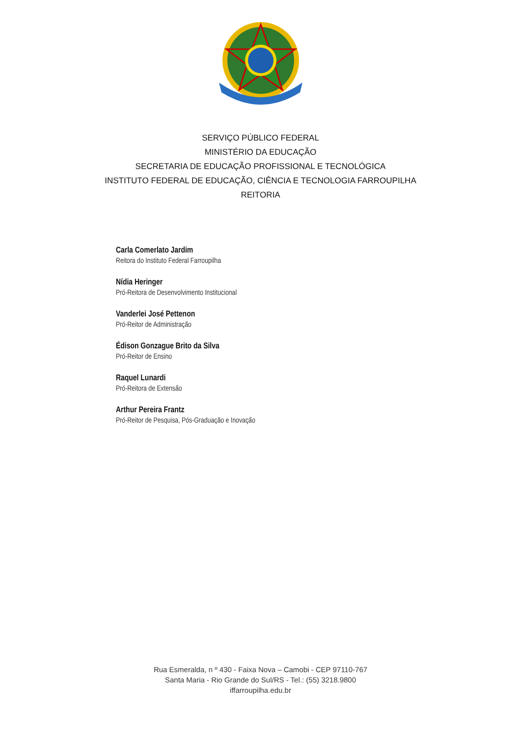SERVIÇO PÚBLICO FEDERAL
MINISTÉRIO DA EDUCAÇÃO
SECRETARIA DE EDUCAÇÃO PROFISSIONAL E TECNOLÓGICA
INSTITUTO FEDERAL DE EDUCAÇÃO, CIÊNCIA E TECNOLOGIA FARROUPILHA
REITORIA
Carla Comerlato Jardim
Reitora do Instituto Federal Farroupilha
Nídia Heringer
Pró-Reitora de Desenvolvimento Institucional
Vanderlei José Pettenon
Pró-Reitor de Administração
Édison Gonzague Brito da Silva
Pró-Reitor de Ensino
Raquel Lunardi
Pró-Reitora de Extensão
Arthur Pereira Frantz
Pró-Reitor de Pesquisa, Pós-Graduação e Inovação
Rua Esmeralda, n º 430 - Faixa Nova – Camobi - CEP 97110-767
Santa Maria - Rio Grande do Sul/RS - Tel.: (55) 3218.9800
iffarroupilha.edu.br